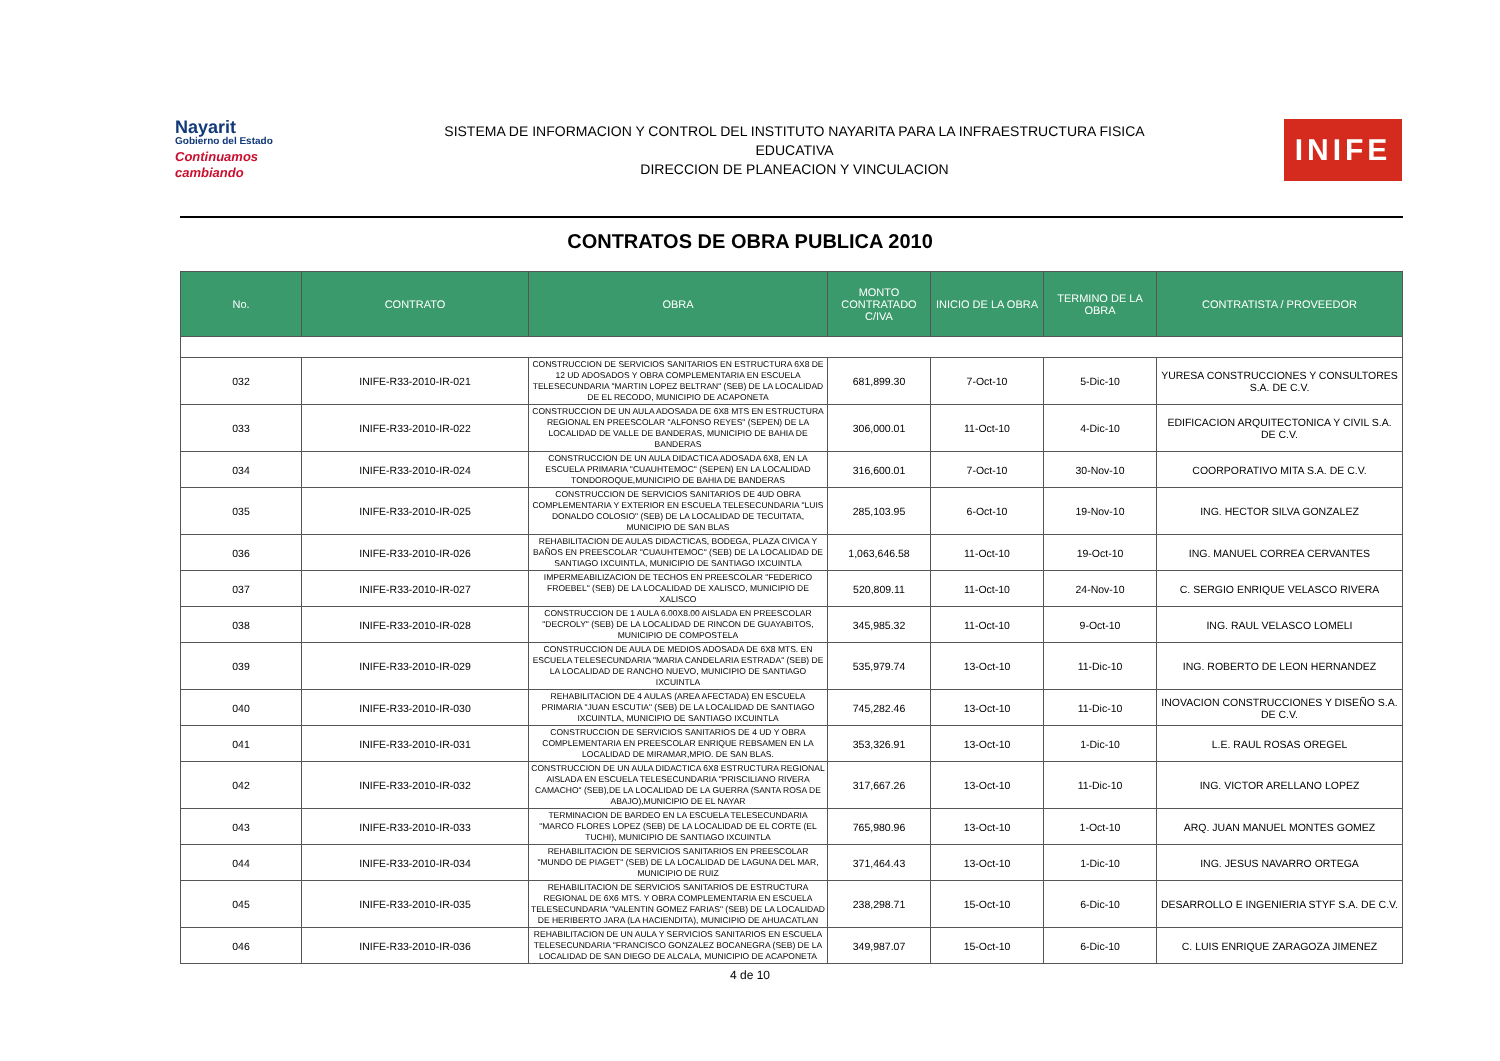Nayarit
Gobierno del Estado
Continuamos cambiando
SISTEMA DE INFORMACION Y CONTROL DEL INSTITUTO NAYARITA PARA LA INFRAESTRUCTURA FISICA
EDUCATIVA
DIRECCION DE PLANEACION Y VINCULACION
INIFE
CONTRATOS DE OBRA PUBLICA 2010
| No. | CONTRATO | OBRA | MONTO CONTRATADO C/IVA | INICIO DE LA OBRA | TERMINO DE LA OBRA | CONTRATISTA / PROVEEDOR |
| --- | --- | --- | --- | --- | --- | --- |
| 032 | INIFE-R33-2010-IR-021 | CONSTRUCCION DE SERVICIOS SANITARIOS EN ESTRUCTURA 6X8 DE 12 UD ADOSADOS Y OBRA COMPLEMENTARIA EN ESCUELA TELESECUNDARIA "MARTIN LOPEZ BELTRAN" (SEB) DE LA LOCALIDAD DE EL RECODO, MUNICIPIO DE ACAPONETA | 681,899.30 | 7-Oct-10 | 5-Dic-10 | YURESA CONSTRUCCIONES Y CONSULTORES S.A. DE C.V. |
| 033 | INIFE-R33-2010-IR-022 | CONSTRUCCION DE UN AULA ADOSADA DE 6X8 MTS EN ESTRUCTURA REGIONAL EN PREESCOLAR "ALFONSO REYES" (SEPEN) DE LA LOCALIDAD DE VALLE DE BANDERAS, MUNICIPIO DE BAHIA DE BANDERAS | 306,000.01 | 11-Oct-10 | 4-Dic-10 | EDIFICACION ARQUITECTONICA Y CIVIL S.A. DE C.V. |
| 034 | INIFE-R33-2010-IR-024 | CONSTRUCCION DE UN AULA DIDACTICA ADOSADA 6X8, EN LA ESCUELA PRIMARIA "CUAUHTEMOC" (SEPEN) EN LA LOCALIDAD TONDOROQUE,MUNICIPIO DE BAHIA DE BANDERAS | 316,600.01 | 7-Oct-10 | 30-Nov-10 | COORPORATIVO MITA S.A. DE C.V. |
| 035 | INIFE-R33-2010-IR-025 | CONSTRUCCION DE SERVICIOS SANITARIOS DE 4UD OBRA COMPLEMENTARIA Y EXTERIOR EN ESCUELA TELESECUNDARIA "LUIS DONALDO COLOSIO" (SEB) DE LA LOCALIDAD DE TECUITATA, MUNICIPIO DE SAN BLAS | 285,103.95 | 6-Oct-10 | 19-Nov-10 | ING. HECTOR SILVA GONZALEZ |
| 036 | INIFE-R33-2010-IR-026 | REHABILITACION DE AULAS DIDACTICAS, BODEGA, PLAZA CIVICA Y BAÑOS EN PREESCOLAR "CUAUHTEMOC" (SEB) DE LA LOCALIDAD DE SANTIAGO IXCUINTLA, MUNICIPIO DE SANTIAGO IXCUINTLA | 1,063,646.58 | 11-Oct-10 | 19-Oct-10 | ING. MANUEL CORREA CERVANTES |
| 037 | INIFE-R33-2010-IR-027 | IMPERMEABILIZACION DE TECHOS EN PREESCOLAR "FEDERICO FROEBEL" (SEB) DE LA LOCALIDAD DE XALISCO, MUNICIPIO DE XALISCO | 520,809.11 | 11-Oct-10 | 24-Nov-10 | C. SERGIO ENRIQUE VELASCO RIVERA |
| 038 | INIFE-R33-2010-IR-028 | CONSTRUCCION DE 1 AULA 6.00X8.00 AISLADA EN PREESCOLAR "DECROLY" (SEB) DE LA LOCALIDAD DE RINCON DE GUAYABITOS, MUNICIPIO DE COMPOSTELA | 345,985.32 | 11-Oct-10 | 9-Oct-10 | ING. RAUL VELASCO LOMELI |
| 039 | INIFE-R33-2010-IR-029 | CONSTRUCCION DE AULA DE MEDIOS ADOSADA DE 6X8 MTS. EN ESCUELA TELESECUNDARIA "MARIA CANDELARIA ESTRADA" (SEB) DE LA LOCALIDAD DE RANCHO NUEVO, MUNICIPIO DE SANTIAGO IXCUINTLA | 535,979.74 | 13-Oct-10 | 11-Dic-10 | ING. ROBERTO DE LEON HERNANDEZ |
| 040 | INIFE-R33-2010-IR-030 | REHABILITACION DE 4 AULAS (AREA AFECTADA) EN ESCUELA PRIMARIA "JUAN ESCUTIA" (SEB) DE LA LOCALIDAD DE SANTIAGO IXCUINTLA, MUNICIPIO DE SANTIAGO IXCUINTLA | 745,282.46 | 13-Oct-10 | 11-Dic-10 | INOVACION CONSTRUCCIONES Y DISEÑO S.A. DE C.V. |
| 041 | INIFE-R33-2010-IR-031 | CONSTRUCCION DE SERVICIOS SANITARIOS DE 4 UD Y OBRA COMPLEMENTARIA EN PREESCOLAR ENRIQUE REBSAMEN EN LA LOCALIDAD DE MIRAMAR,MPIO. DE SAN BLAS. | 353,326.91 | 13-Oct-10 | 1-Dic-10 | L.E. RAUL ROSAS OREGEL |
| 042 | INIFE-R33-2010-IR-032 | CONSTRUCCION DE UN AULA DIDACTICA 6X8 ESTRUCTURA REGIONAL AISLADA EN ESCUELA TELESECUNDARIA "PRISCILIANO RIVERA CAMACHO" (SEB),DE LA LOCALIDAD DE LA GUERRA (SANTA ROSA DE ABAJO),MUNICIPIO DE EL NAYAR | 317,667.26 | 13-Oct-10 | 11-Dic-10 | ING. VICTOR ARELLANO LOPEZ |
| 043 | INIFE-R33-2010-IR-033 | TERMINACION DE BARDEO EN LA ESCUELA TELESECUNDARIA "MARCO FLORES LOPEZ (SEB) DE LA LOCALIDAD DE EL CORTE (EL TUCHI), MUNICIPIO DE SANTIAGO IXCUINTLA | 765,980.96 | 13-Oct-10 | 1-Oct-10 | ARQ. JUAN MANUEL MONTES GOMEZ |
| 044 | INIFE-R33-2010-IR-034 | REHABILITACION DE SERVICIOS SANITARIOS EN PREESCOLAR "MUNDO DE PIAGET" (SEB) DE LA LOCALIDAD DE LAGUNA DEL MAR, MUNICIPIO DE RUIZ | 371,464.43 | 13-Oct-10 | 1-Dic-10 | ING. JESUS NAVARRO ORTEGA |
| 045 | INIFE-R33-2010-IR-035 | REHABILITACION DE SERVICIOS SANITARIOS DE ESTRUCTURA REGIONAL DE 6X6 MTS. Y OBRA COMPLEMENTARIA EN ESCUELA TELESECUNDARIA "VALENTIN GOMEZ FARIAS" (SEB) DE LA LOCALIDAD DE HERIBERTO JARA (LA HACIENDITA), MUNICIPIO DE AHUACATLAN | 238,298.71 | 15-Oct-10 | 6-Dic-10 | DESARROLLO E INGENIERIA STYF S.A. DE C.V. |
| 046 | INIFE-R33-2010-IR-036 | REHABILITACION DE UN AULA Y SERVICIOS SANITARIOS EN ESCUELA TELESECUNDARIA "FRANCISCO GONZALEZ BOCANEGRA (SEB) DE LA LOCALIDAD DE SAN DIEGO DE ALCALA, MUNICIPIO DE ACAPONETA | 349,987.07 | 15-Oct-10 | 6-Dic-10 | C. LUIS ENRIQUE ZARAGOZA JIMENEZ |
4 de 10